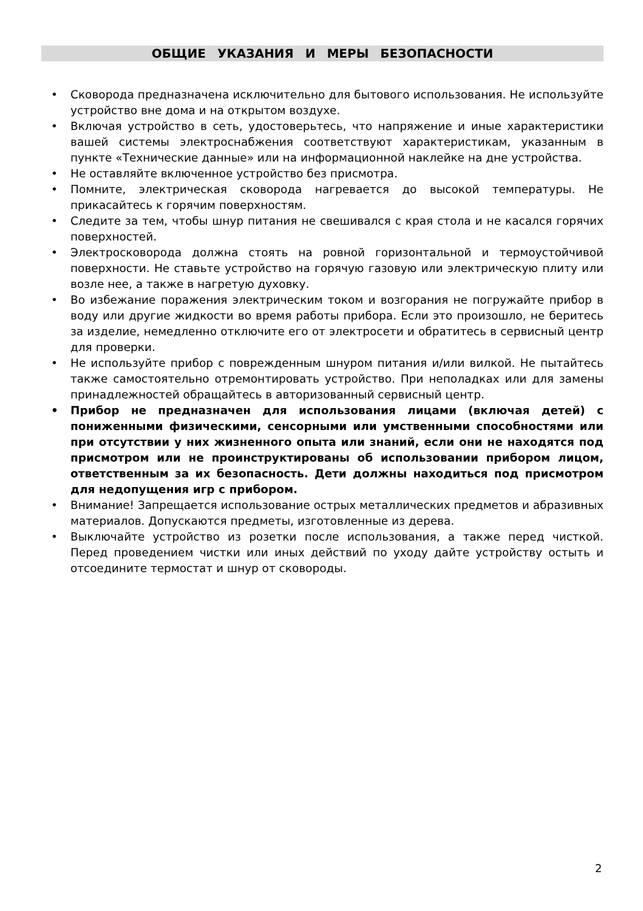ОБЩИЕ УКАЗАНИЯ И МЕРЫ БЕЗОПАСНОСТИ
• Сковорода предназначена исключительно для бытового использования. Не используйте устройство вне дома и на открытом воздухе.
• Включая устройство в сеть, удостоверьтесь, что напряжение и иные характеристики вашей системы электроснабжения соответствуют характеристикам, указанным в пункте «Технические данные» или на информационной наклейке на дне устройства.
• Не оставляйте включенное устройство без присмотра.
• Помните, электрическая сковорода нагревается до высокой температуры. Не прикасайтесь к горячим поверхностям.
• Следите за тем, чтобы шнур питания не свешивался с края стола и не касался горячих поверхностей.
• Электросковорода должна стоять на ровной горизонтальной и термоустойчивой поверхности. Не ставьте устройство на горячую газовую или электрическую плиту или возле нее, а также в нагретую духовку.
• Во избежание поражения электрическим током и возгорания не погружайте прибор в воду или другие жидкости во время работы прибора. Если это произошло, не беритесь за изделие, немедленно отключите его от электросети и обратитесь в сервисный центр для проверки.
• Не используйте прибор с поврежденным шнуром питания и/или вилкой. Не пытайтесь также самостоятельно отремонтировать устройство. При неполадках или для замены принадлежностей обращайтесь в авторизованный сервисный центр.
• Прибор не предназначен для использования лицами (включая детей) с пониженными физическими, сенсорными или умственными способностями или при отсутствии у них жизненного опыта или знаний, если они не находятся под присмотром или не проинструктированы об использовании прибором лицом, ответственным за их безопасность. Дети должны находиться под присмотром для недопущения игр с прибором.
• Внимание! Запрещается использование острых металлических предметов и абразивных материалов. Допускаются предметы, изготовленные из дерева.
• Выключайте устройство из розетки после использования, а также перед чисткой. Перед проведением чистки или иных действий по уходу дайте устройству остыть и отсоедините термостат и шнур от сковороды.
2